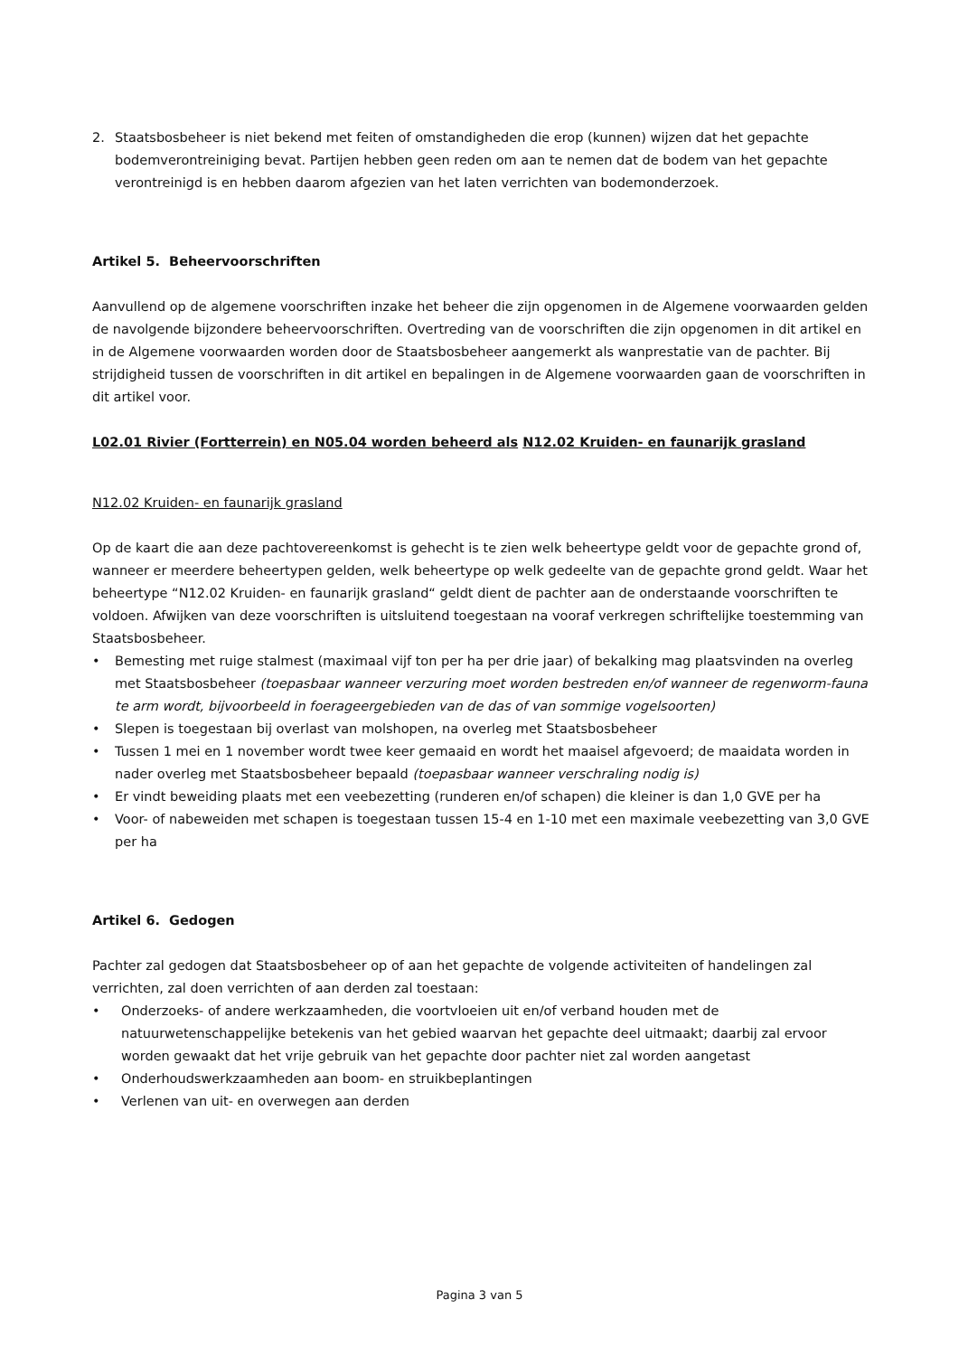2. Staatsbosbeheer is niet bekend met feiten of omstandigheden die erop (kunnen) wijzen dat het gepachte bodemverontreiniging bevat. Partijen hebben geen reden om aan te nemen dat de bodem van het gepachte verontreinigd is en hebben daarom afgezien van het laten verrichten van bodemonderzoek.
Artikel 5. Beheervoorschriften
Aanvullend op de algemene voorschriften inzake het beheer die zijn opgenomen in de Algemene voorwaarden gelden de navolgende bijzondere beheervoorschriften. Overtreding van de voorschriften die zijn opgenomen in dit artikel en in de Algemene voorwaarden worden door de Staatsbosbeheer aangemerkt als wanprestatie van de pachter. Bij strijdigheid tussen de voorschriften in dit artikel en bepalingen in de Algemene voorwaarden gaan de voorschriften in dit artikel voor.
L02.01 Rivier (Fortterrein) en N05.04 worden beheerd als N12.02 Kruiden- en faunarijk grasland
N12.02 Kruiden- en faunarijk grasland
Op de kaart die aan deze pachtovereenkomst is gehecht is te zien welk beheertype geldt voor de gepachte grond of, wanneer er meerdere beheertypen gelden, welk beheertype op welk gedeelte van de gepachte grond geldt. Waar het beheertype “N12.02 Kruiden- en faunarijk grasland“ geldt dient de pachter aan de onderstaande voorschriften te voldoen. Afwijken van deze voorschriften is uitsluitend toegestaan na vooraf verkregen schriftelijke toestemming van Staatsbosbeheer.
• Bemesting met ruige stalmest (maximaal vijf ton per ha per drie jaar) of bekalking mag plaatsvinden na overleg met Staatsbosbeheer (toepasbaar wanneer verzuring moet worden bestreden en/of wanneer de regenworm-fauna te arm wordt, bijvoorbeeld in foerageergebieden van de das of van sommige vogelsoorten)
• Slepen is toegestaan bij overlast van molshopen, na overleg met Staatsbosbeheer
• Tussen 1 mei en 1 november wordt twee keer gemaaid en wordt het maaisel afgevoerd; de maaidata worden in nader overleg met Staatsbosbeheer bepaald (toepasbaar wanneer verschraling nodig is)
• Er vindt beweiding plaats met een veebezetting (runderen en/of schapen) die kleiner is dan 1,0 GVE per ha
• Voor- of nabeweiden met schapen is toegestaan tussen 15-4 en 1-10 met een maximale veebezetting van 3,0 GVE per ha
Artikel 6. Gedogen
Pachter zal gedogen dat Staatsbosbeheer op of aan het gepachte de volgende activiteiten of handelingen zal verrichten, zal doen verrichten of aan derden zal toestaan:
• Onderzoeks- of andere werkzaamheden, die voortvloeien uit en/of verband houden met de natuurwetenschappelijke betekenis van het gebied waarvan het gepachte deel uitmaakt; daarbij zal ervoor worden gewaakt dat het vrije gebruik van het gepachte door pachter niet zal worden aangetast
• Onderhoudswerkzaamheden aan boom- en struikbeplantingen
• Verlenen van uit- en overwegen aan derden
Pagina 3 van 5